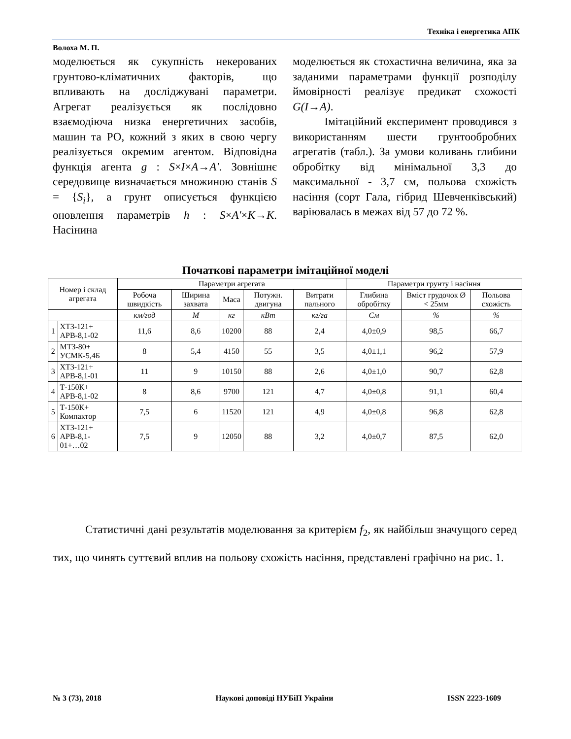Техніка і енергетика АПК
Волоха М. П.
моделюється як сукупність некерованих грунтово-кліматичних факторів, що впливають на досліджувані параметри. Агрегат реалізується як послідовно взаємодіюча низка енергетичних засобів, машин та РО, кожний з яких в свою чергу реалізується окремим агентом. Відповідна функція агента g : S×I×A→A′. Зовнішнє середовище визначається множиною станів S = {S<sub>i</sub>}, а грунт описується функцією оновлення параметрів h : S×A′×K→K. Насінина
моделюється як стохастична величина, яка за заданими параметрами функції розподілу ймовірності реалізує предикат схожості G(I→A).
Імітаційний експеримент проводився з використанням шести грунтообробних агрегатів (табл.). За умови коливань глибини обробітку від мінімальної 3,3 до максимальної - 3,7 см, польова схожість насіння (сорт Гала, гібрид Шевченківський) варіювалась в межах від 57 до 72 %.
Початкові параметри імітаційної моделі
| Номер і склад агрегата | | Параметри агрегата | | | | | Параметри грунту і насіння | | |
| --- | --- | --- | --- | --- | --- | --- | --- | --- | --- |
| | | Робоча швидкість | Ширина захвата | Маса | Потужн. двигуна | Витрати пального | Глибина обробітку | Вміст грудочок Ø < 25мм | Польова схожість |
| | | км/год | М | кг | кВт | кг/га | См | % | % |
| 1 | ХТЗ-121+ АРВ-8,1-02 | 11,6 | 8,6 | 10200 | 88 | 2,4 | 4,0±0,9 | 98,5 | 66,7 |
| 2 | МТЗ-80+ УСМК-5,4Б | 8 | 5,4 | 4150 | 55 | 3,5 | 4,0±1,1 | 96,2 | 57,9 |
| 3 | ХТЗ-121+ АРВ-8,1-01 | 11 | 9 | 10150 | 88 | 2,6 | 4,0±1,0 | 90,7 | 62,8 |
| 4 | Т-150К+ АРВ-8,1-02 | 8 | 8,6 | 9700 | 121 | 4,7 | 4,0±0,8 | 91,1 | 60,4 |
| 5 | Т-150К+ Компактор | 7,5 | 6 | 11520 | 121 | 4,9 | 4,0±0,8 | 96,8 | 62,8 |
| 6 | ХТЗ-121+ АРВ-8,1- 01+…02 | 7,5 | 9 | 12050 | 88 | 3,2 | 4,0±0,7 | 87,5 | 62,0 |
Статистичні дані результатів моделювання за критерієм f<sub>2</sub>, як найбільш значущого серед тих, що чинять суттєвий вплив на польову схожість насіння, представлені графічно на рис. 1.
№ 3 (73), 2018 Наукові доповіді НУБіП України ISSN 2223-1609